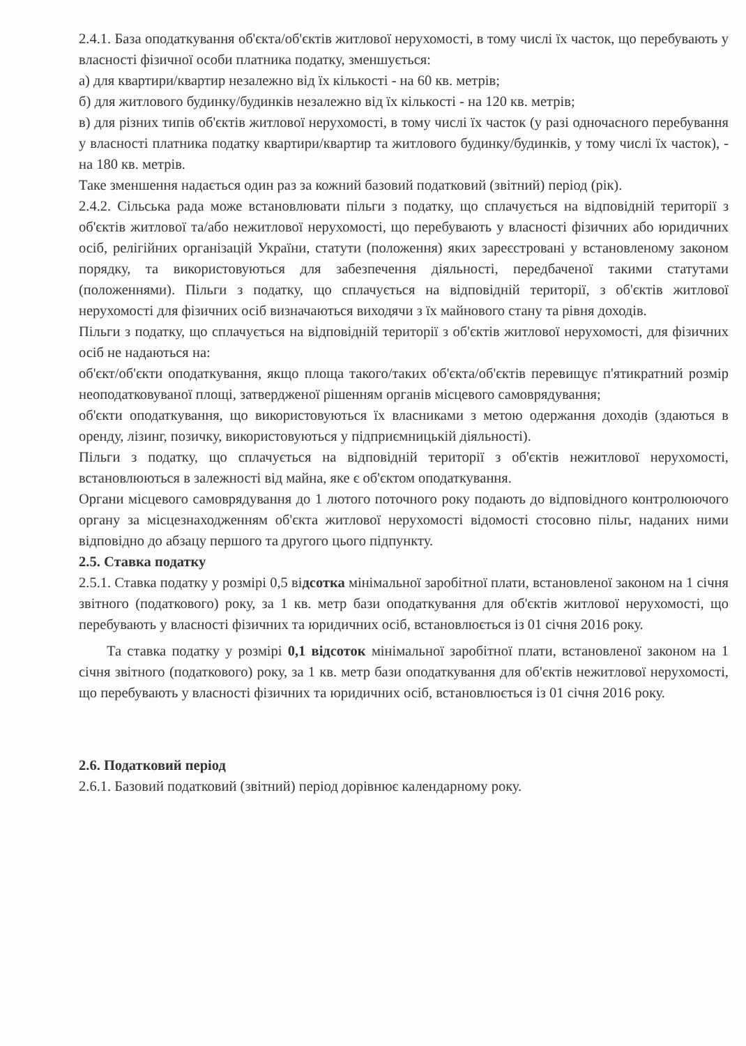2.4.1. База оподаткування об'єкта/об'єктів житлової нерухомості, в тому числі їх часток, що перебувають у власності фізичної особи платника податку, зменшується:
а) для квартири/квартир незалежно від їх кількості - на 60 кв. метрів;
б) для житлового будинку/будинків незалежно від їх кількості - на 120 кв. метрів;
в) для різних типів об'єктів житлової нерухомості, в тому числі їх часток (у разі одночасного перебування у власності платника податку квартири/квартир та житлового будинку/будинків, у тому числі їх часток), - на 180 кв. метрів.
Таке зменшення надається один раз за кожний базовий податковий (звітний) період (рік).
2.4.2. Сільська рада може встановлювати пільги з податку, що сплачується на відповідній території з об'єктів житлової та/або нежитлової нерухомості, що перебувають у власності фізичних або юридичних осіб, релігійних організацій України, статути (положення) яких зареєстровані у встановленому законом порядку, та використовуються для забезпечення діяльності, передбаченої такими статутами (положеннями). Пільги з податку, що сплачується на відповідній території, з об'єктів житлової нерухомості для фізичних осіб визначаються виходячи з їх майнового стану та рівня доходів.
Пільги з податку, що сплачується на відповідній території з об'єктів житлової нерухомості, для фізичних осіб не надаються на:
об'єкт/об'єкти оподаткування, якщо площа такого/таких об'єкта/об'єктів перевищує п'ятикратний розмір неоподатковуваної площі, затвердженої рішенням органів місцевого самоврядування;
об'єкти оподаткування, що використовуються їх власниками з метою одержання доходів (здаються в оренду, лізинг, позичку, використовуються у підприємницькій діяльності).
Пільги з податку, що сплачується на відповідній території з об'єктів нежитлової нерухомості, встановлюються в залежності від майна, яке є об'єктом оподаткування.
Органи місцевого самоврядування до 1 лютого поточного року подають до відповідного контролюючого органу за місцезнаходженням об'єкта житлової нерухомості відомості стосовно пільг, наданих ними відповідно до абзацу першого та другого цього підпункту.
2.5. Ставка податку
2.5.1. Ставка податку у розмірі 0,5 відсотка мінімальної заробітної плати, встановленої законом на 1 січня звітного (податкового) року, за 1 кв. метр бази оподаткування для об'єктів житлової нерухомості, що перебувають у власності фізичних та юридичних осіб, встановлюється із 01 січня 2016 року.
Та ставка податку у розмірі 0,1 відсоток мінімальної заробітної плати, встановленої законом на 1 січня звітного (податкового) року, за 1 кв. метр бази оподаткування для об'єктів нежитлової нерухомості, що перебувають у власності фізичних та юридичних осіб, встановлюється із 01 січня 2016 року.
2.6. Податковий період
2.6.1. Базовий податковий (звітний) період дорівнює календарному року.